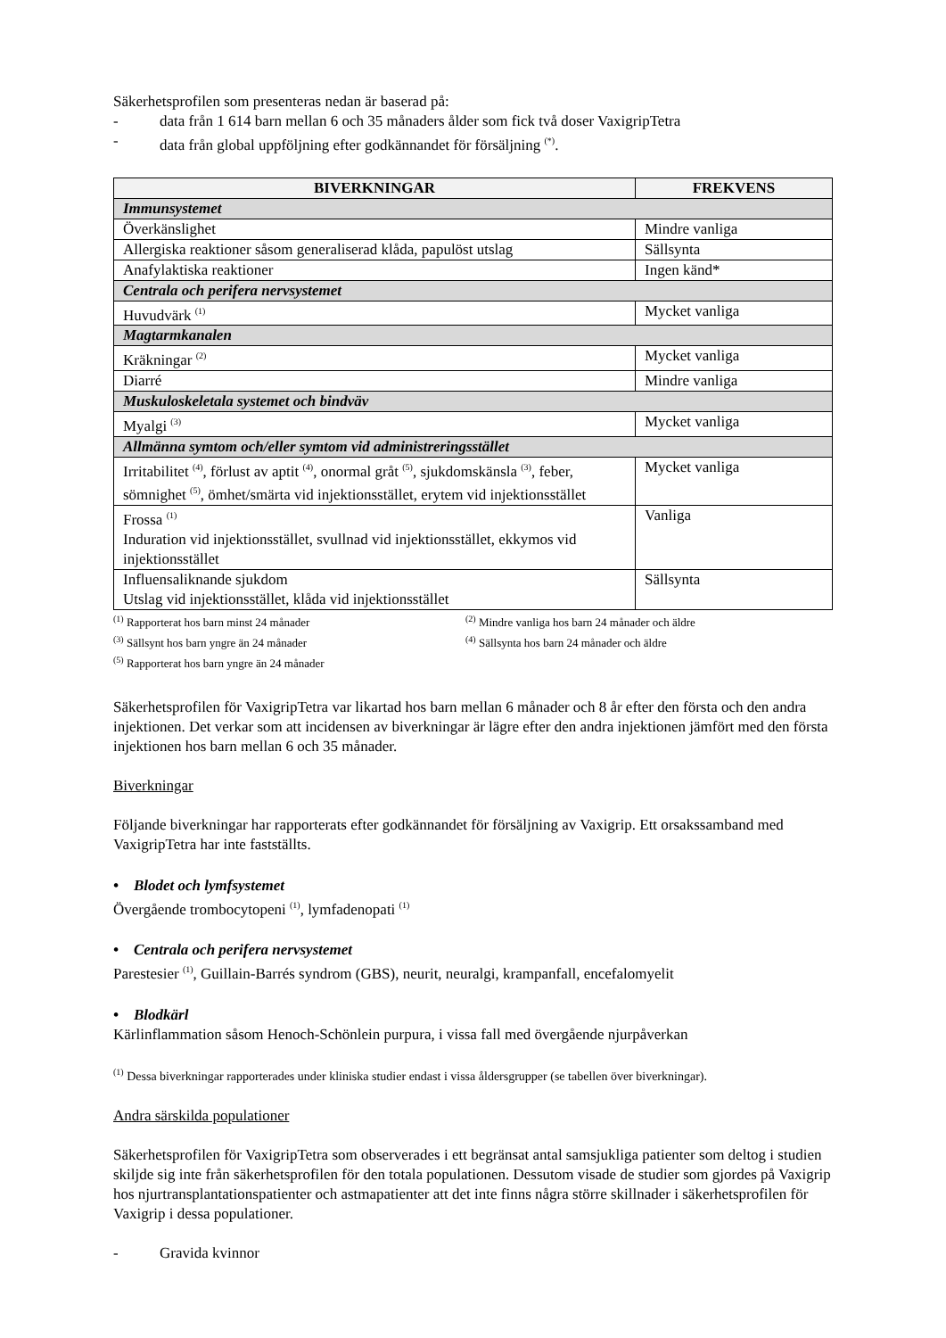Säkerhetsprofilen som presenteras nedan är baserad på:
- data från 1 614 barn mellan 6 och 35 månaders ålder som fick två doser VaxigripTetra
- data från global uppföljning efter godkännandet för försäljning <sup>(*)</sup>.
| BIVERKNINGAR | FREKVENS |
| --- | --- |
| Immunsystemet | |
| Överkänslighet | Mindre vanliga |
| Allergiska reaktioner såsom generaliserad klåda, papulöst utslag | Sällsynta |
| Anafylaktiska reaktioner | Ingen känd* |
| Centrala och perifera nervsystemet | |
| Huvudvärk <sup>(1)</sup> | Mycket vanliga |
| Magtarmkanalen | |
| Kräkningar <sup>(2)</sup> | Mycket vanliga |
| Diarré | Mindre vanliga |
| Muskuloskeletala systemet och bindväv | |
| Myalgi <sup>(3)</sup> | Mycket vanliga |
| Allmänna symtom och/eller symtom vid administreringsstället | |
| Irritabilitet <sup>(4)</sup>, förlust av aptit <sup>(4)</sup>, onormal gråt <sup>(5)</sup>, sjukdomskänsla <sup>(3)</sup>, feber, sömnighet <sup>(5)</sup>, ömhet/smärta vid injektionsstället, erytem vid injektionsstället | Mycket vanliga |
| Frossa <sup>(1)</sup> Induration vid injektionsstället, svullnad vid injektionsstället, ekkymos vid injektionsstället | Vanliga |
| Influensaliknande sjukdom Utslag vid injektionsstället, klåda vid injektionsstället | Sällsynta |
<sup>(1)</sup> Rapporterat hos barn minst 24 månader<sup>(2)</sup> Mindre vanliga hos barn 24 månader och äldre <sup>(3)</sup> Sällsynt hos barn yngre än 24 månader<sup>(4)</sup> Sällsynta hos barn 24 månader och äldre <sup>(5)</sup> Rapporterat hos barn yngre än 24 månader
Säkerhetsprofilen för VaxigripTetra var likartad hos barn mellan 6 månader och 8 år efter den första och den andra injektionen. Det verkar som att incidensen av biverkningar är lägre efter den andra injektionen jämfört med den första injektionen hos barn mellan 6 och 35 månader.
Biverkningar
Följande biverkningar har rapporterats efter godkännandet för försäljning av Vaxigrip. Ett orsakssamband med VaxigripTetra har inte fastställts.
• Blodet och lymfsystemet
Övergående trombocytopeni <sup>(1)</sup>, lymfadenopati <sup>(1)</sup>
• Centrala och perifera nervsystemet
Parestesier <sup>(1)</sup>, Guillain-Barrés syndrom (GBS), neurit, neuralgi, krampanfall, encefalomyelit
• Blodkärl
Kärlinflammation såsom Henoch-Schönlein purpura, i vissa fall med övergående njurpåverkan
<sup>(1)</sup> Dessa biverkningar rapporterades under kliniska studier endast i vissa åldersgrupper (se tabellen över biverkningar).
Andra särskilda populationer
Säkerhetsprofilen för VaxigripTetra som observerades i ett begränsat antal samsjukliga patienter som deltog i studien skiljde sig inte från säkerhetsprofilen för den totala populationen. Dessutom visade de studier som gjordes på Vaxigrip hos njurtransplantationspatienter och astmapatienter att det inte finns några större skillnader i säkerhetsprofilen för Vaxigrip i dessa populationer.
- Gravida kvinnor